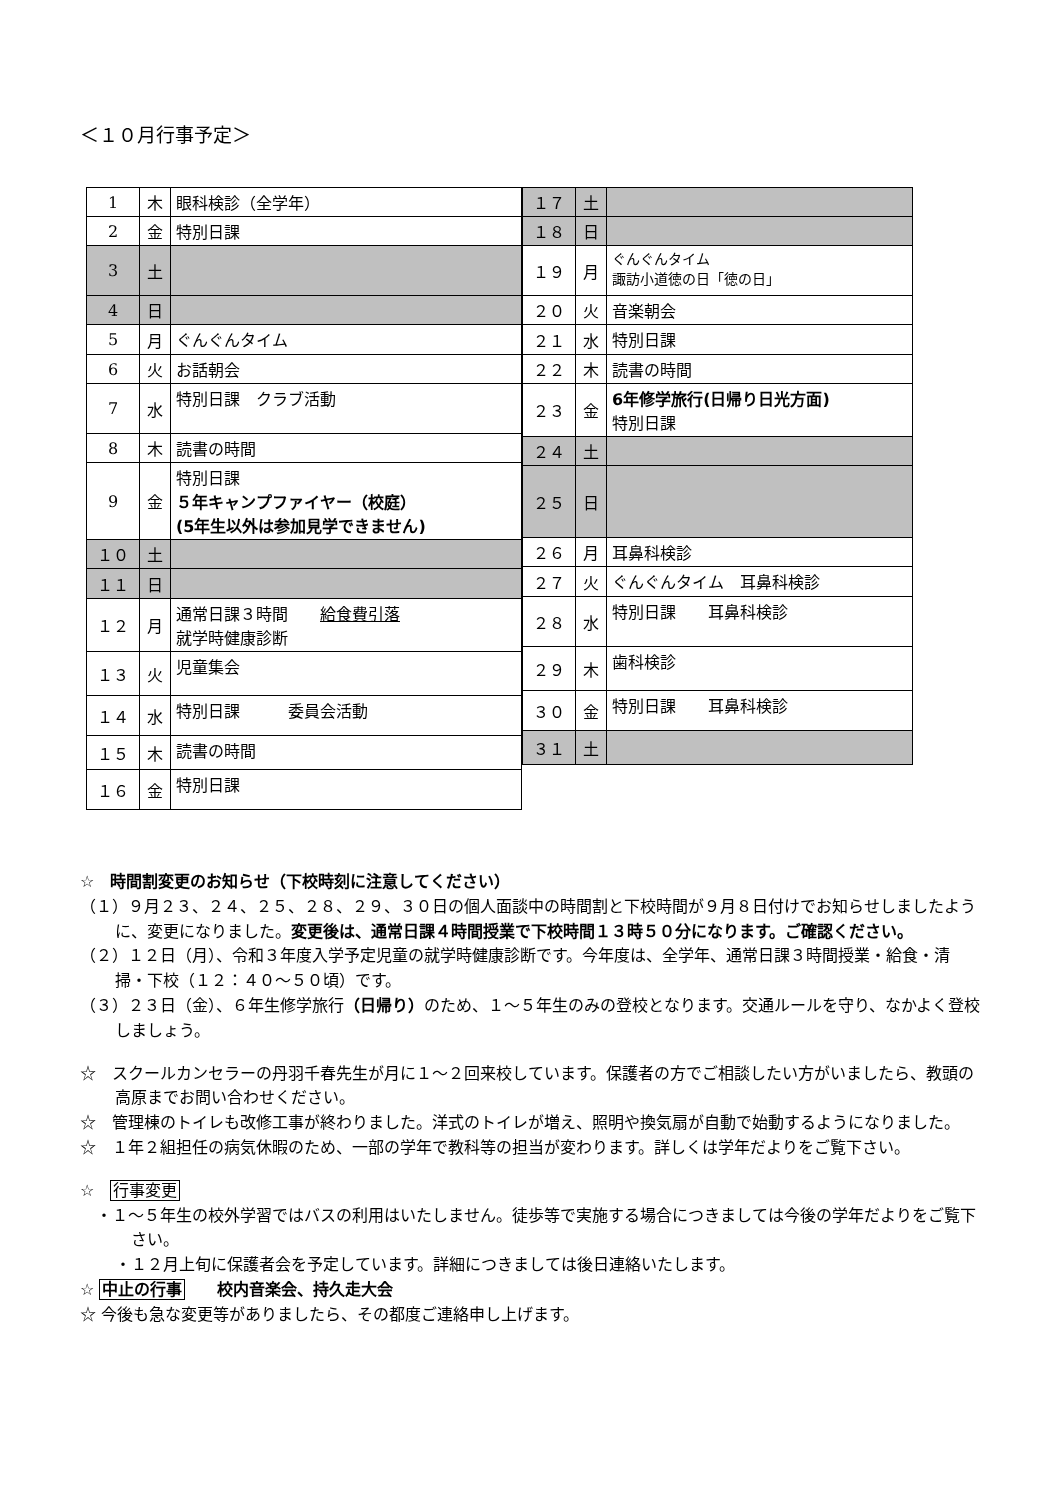＜１０月行事予定＞
| 1 | 木 | 眼科検診（全学年） |
| 2 | 金 | 特別日課 |
| 3 | 土 | |
| 4 | 日 | |
| 5 | 月 | ぐんぐんタイム |
| 6 | 火 | お話朝会 |
| 7 | 水 | 特別日課 クラブ活動 |
| 8 | 木 | 読書の時間 |
| 9 | 金 | 特別日課 ５年キャンプファイヤー（校庭） (5年生以外は参加見学できません) |
| １０ | 土 | |
| １１ | 日 | |
| １２ | 月 | 通常日課３時間 給食費引落 就学時健康診断 |
| １３ | 火 | 児童集会 |
| １４ | 水 | 特別日課 委員会活動 |
| １５ | 木 | 読書の時間 |
| １６ | 金 | 特別日課 |
| １７ | 土 | |
| １８ | 日 | |
| １９ | 月 | ぐんぐんタイム 諏訪小道徳の日「徳の日」 |
| ２０ | 火 | 音楽朝会 |
| ２１ | 水 | 特別日課 |
| ２２ | 木 | 読書の時間 |
| ２３ | 金 | 6年修学旅行(日帰り日光方面) 特別日課 |
| ２４ | 土 | |
| ２５ | 日 | |
| ２６ | 月 | 耳鼻科検診 |
| ２７ | 火 | ぐんぐんタイム 耳鼻科検診 |
| ２８ | 水 | 特別日課 耳鼻科検診 |
| ２９ | 木 | 歯科検診 |
| ３０ | 金 | 特別日課 耳鼻科検診 |
| ３１ | 土 | |
☆　時間割変更のお知らせ（下校時刻に注意してください）
（１）９月２３、２４、２５、２８、２９、３０日の個人面談中の時間割と下校時間が９月８日付けでお知らせしましたように、変更になりました。変更後は、通常日課４時間授業で下校時間１３時５０分になります。ご確認ください。
（２）１２日（月）、令和３年度入学予定児童の就学時健康診断です。今年度は、全学年、通常日課３時間授業・給食・清掃・下校（１２：４０～５０頃）です。
（３）２３日（金）、６年生修学旅行（日帰り）のため、１～５年生のみの登校となります。交通ルールを守り、なかよく登校しましょう。
☆　スクールカンセラーの丹羽千春先生が月に１～２回来校しています。保護者の方でご相談したい方がいましたら、教頭の高原までお問い合わせください。
☆　管理棟のトイレも改修工事が終わりました。洋式のトイレが増え、照明や換気扇が自動で始動するようになりました。
☆　１年２組担任の病気休暇のため、一部の学年で教科等の担当が変わります。詳しくは学年だよりをご覧下さい。
☆　行事変更
・１～５年生の校外学習ではバスの利用はいたしません。徒歩等で実施する場合につきましては今後の学年だよりをご覧下さい。
・１２月上旬に保護者会を予定しています。詳細につきましては後日連絡いたします。
☆ 中止の行事　　校内音楽会、持久走大会
☆ 今後も急な変更等がありましたら、その都度ご連絡申し上げます。